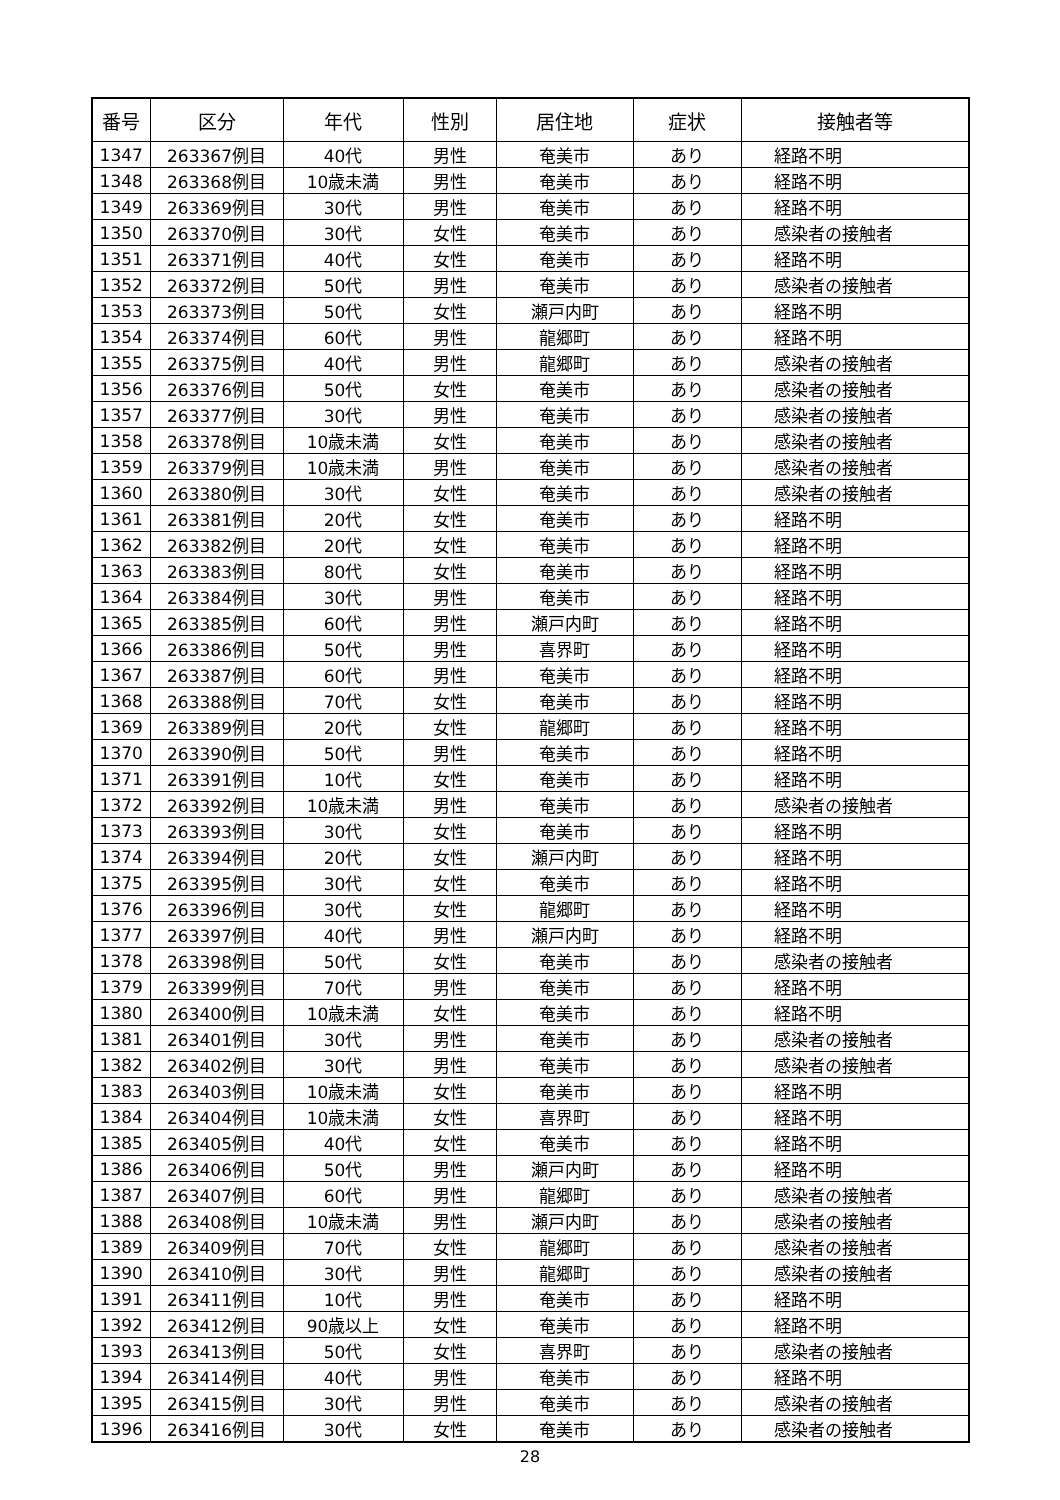| 番号 | 区分 | 年代 | 性別 | 居住地 | 症状 | 接触者等 |
| --- | --- | --- | --- | --- | --- | --- |
| 1347 | 263367例目 | 40代 | 男性 | 奄美市 | あり | 経路不明 |
| 1348 | 263368例目 | 10歳未満 | 男性 | 奄美市 | あり | 経路不明 |
| 1349 | 263369例目 | 30代 | 男性 | 奄美市 | あり | 経路不明 |
| 1350 | 263370例目 | 30代 | 女性 | 奄美市 | あり | 感染者の接触者 |
| 1351 | 263371例目 | 40代 | 女性 | 奄美市 | あり | 経路不明 |
| 1352 | 263372例目 | 50代 | 男性 | 奄美市 | あり | 感染者の接触者 |
| 1353 | 263373例目 | 50代 | 女性 | 瀬戸内町 | あり | 経路不明 |
| 1354 | 263374例目 | 60代 | 男性 | 龍郷町 | あり | 経路不明 |
| 1355 | 263375例目 | 40代 | 男性 | 龍郷町 | あり | 感染者の接触者 |
| 1356 | 263376例目 | 50代 | 女性 | 奄美市 | あり | 感染者の接触者 |
| 1357 | 263377例目 | 30代 | 男性 | 奄美市 | あり | 感染者の接触者 |
| 1358 | 263378例目 | 10歳未満 | 女性 | 奄美市 | あり | 感染者の接触者 |
| 1359 | 263379例目 | 10歳未満 | 男性 | 奄美市 | あり | 感染者の接触者 |
| 1360 | 263380例目 | 30代 | 女性 | 奄美市 | あり | 感染者の接触者 |
| 1361 | 263381例目 | 20代 | 女性 | 奄美市 | あり | 経路不明 |
| 1362 | 263382例目 | 20代 | 女性 | 奄美市 | あり | 経路不明 |
| 1363 | 263383例目 | 80代 | 女性 | 奄美市 | あり | 経路不明 |
| 1364 | 263384例目 | 30代 | 男性 | 奄美市 | あり | 経路不明 |
| 1365 | 263385例目 | 60代 | 男性 | 瀬戸内町 | あり | 経路不明 |
| 1366 | 263386例目 | 50代 | 男性 | 喜界町 | あり | 経路不明 |
| 1367 | 263387例目 | 60代 | 男性 | 奄美市 | あり | 経路不明 |
| 1368 | 263388例目 | 70代 | 女性 | 奄美市 | あり | 経路不明 |
| 1369 | 263389例目 | 20代 | 女性 | 龍郷町 | あり | 経路不明 |
| 1370 | 263390例目 | 50代 | 男性 | 奄美市 | あり | 経路不明 |
| 1371 | 263391例目 | 10代 | 女性 | 奄美市 | あり | 経路不明 |
| 1372 | 263392例目 | 10歳未満 | 男性 | 奄美市 | あり | 感染者の接触者 |
| 1373 | 263393例目 | 30代 | 女性 | 奄美市 | あり | 経路不明 |
| 1374 | 263394例目 | 20代 | 女性 | 瀬戸内町 | あり | 経路不明 |
| 1375 | 263395例目 | 30代 | 女性 | 奄美市 | あり | 経路不明 |
| 1376 | 263396例目 | 30代 | 女性 | 龍郷町 | あり | 経路不明 |
| 1377 | 263397例目 | 40代 | 男性 | 瀬戸内町 | あり | 経路不明 |
| 1378 | 263398例目 | 50代 | 女性 | 奄美市 | あり | 感染者の接触者 |
| 1379 | 263399例目 | 70代 | 男性 | 奄美市 | あり | 経路不明 |
| 1380 | 263400例目 | 10歳未満 | 女性 | 奄美市 | あり | 経路不明 |
| 1381 | 263401例目 | 30代 | 男性 | 奄美市 | あり | 感染者の接触者 |
| 1382 | 263402例目 | 30代 | 男性 | 奄美市 | あり | 感染者の接触者 |
| 1383 | 263403例目 | 10歳未満 | 女性 | 奄美市 | あり | 経路不明 |
| 1384 | 263404例目 | 10歳未満 | 女性 | 喜界町 | あり | 経路不明 |
| 1385 | 263405例目 | 40代 | 女性 | 奄美市 | あり | 経路不明 |
| 1386 | 263406例目 | 50代 | 男性 | 瀬戸内町 | あり | 経路不明 |
| 1387 | 263407例目 | 60代 | 男性 | 龍郷町 | あり | 感染者の接触者 |
| 1388 | 263408例目 | 10歳未満 | 男性 | 瀬戸内町 | あり | 感染者の接触者 |
| 1389 | 263409例目 | 70代 | 女性 | 龍郷町 | あり | 感染者の接触者 |
| 1390 | 263410例目 | 30代 | 男性 | 龍郷町 | あり | 感染者の接触者 |
| 1391 | 263411例目 | 10代 | 男性 | 奄美市 | あり | 経路不明 |
| 1392 | 263412例目 | 90歳以上 | 女性 | 奄美市 | あり | 経路不明 |
| 1393 | 263413例目 | 50代 | 女性 | 喜界町 | あり | 感染者の接触者 |
| 1394 | 263414例目 | 40代 | 男性 | 奄美市 | あり | 経路不明 |
| 1395 | 263415例目 | 30代 | 男性 | 奄美市 | あり | 感染者の接触者 |
| 1396 | 263416例目 | 30代 | 女性 | 奄美市 | あり | 感染者の接触者 |
28